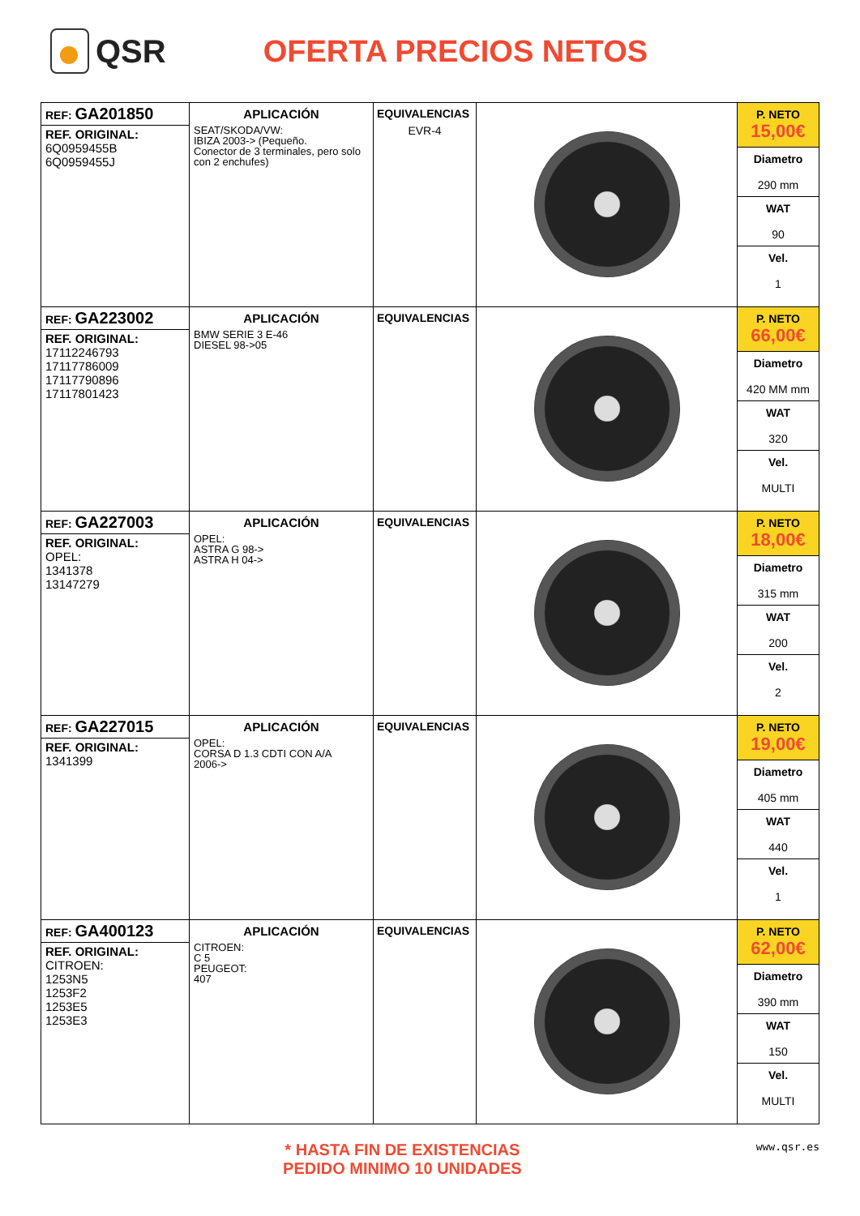QSR OFERTA PRECIOS NETOS
| REF: GA201850 REF. ORIGINAL: 6Q0959455B 6Q0959455J | APLICACIÓN SEAT/SKODA/VW: IBIZA 2003-> (Pequeño. Conector de 3 terminales, pero solo con 2 enchufes) | EQUIVALENCIAS EVR-4 | | P. NETO 15,00€ Diametro 290 mm WAT 90 Vel. 1 |
| REF: GA223002 REF. ORIGINAL: 17112246793 17117786009 17117790896 17117801423 | APLICACIÓN BMW SERIE 3 E-46 DIESEL 98->05 | EQUIVALENCIAS | | P. NETO 66,00€ Diametro 420 MM mm WAT 320 Vel. MULTI |
| REF: GA227003 REF. ORIGINAL: OPEL: 1341378 13147279 | APLICACIÓN OPEL: ASTRA G 98-> ASTRA H 04-> | EQUIVALENCIAS | | P. NETO 18,00€ Diametro 315 mm WAT 200 Vel. 2 |
| REF: GA227015 REF. ORIGINAL: 1341399 | APLICACIÓN OPEL: CORSA D 1.3 CDTI CON A/A 2006-> | EQUIVALENCIAS | | P. NETO 19,00€ Diametro 405 mm WAT 440 Vel. 1 |
| REF: GA400123 REF. ORIGINAL: CITROEN: 1253N5 1253F2 1253E5 1253E3 | APLICACIÓN CITROEN: C 5 PEUGEOT: 407 | EQUIVALENCIAS | | P. NETO 62,00€ Diametro 390 mm WAT 150 Vel. MULTI |
* HASTA FIN DE EXISTENCIAS
PEDIDO MINIMO 10 UNIDADES
www.qsr.es